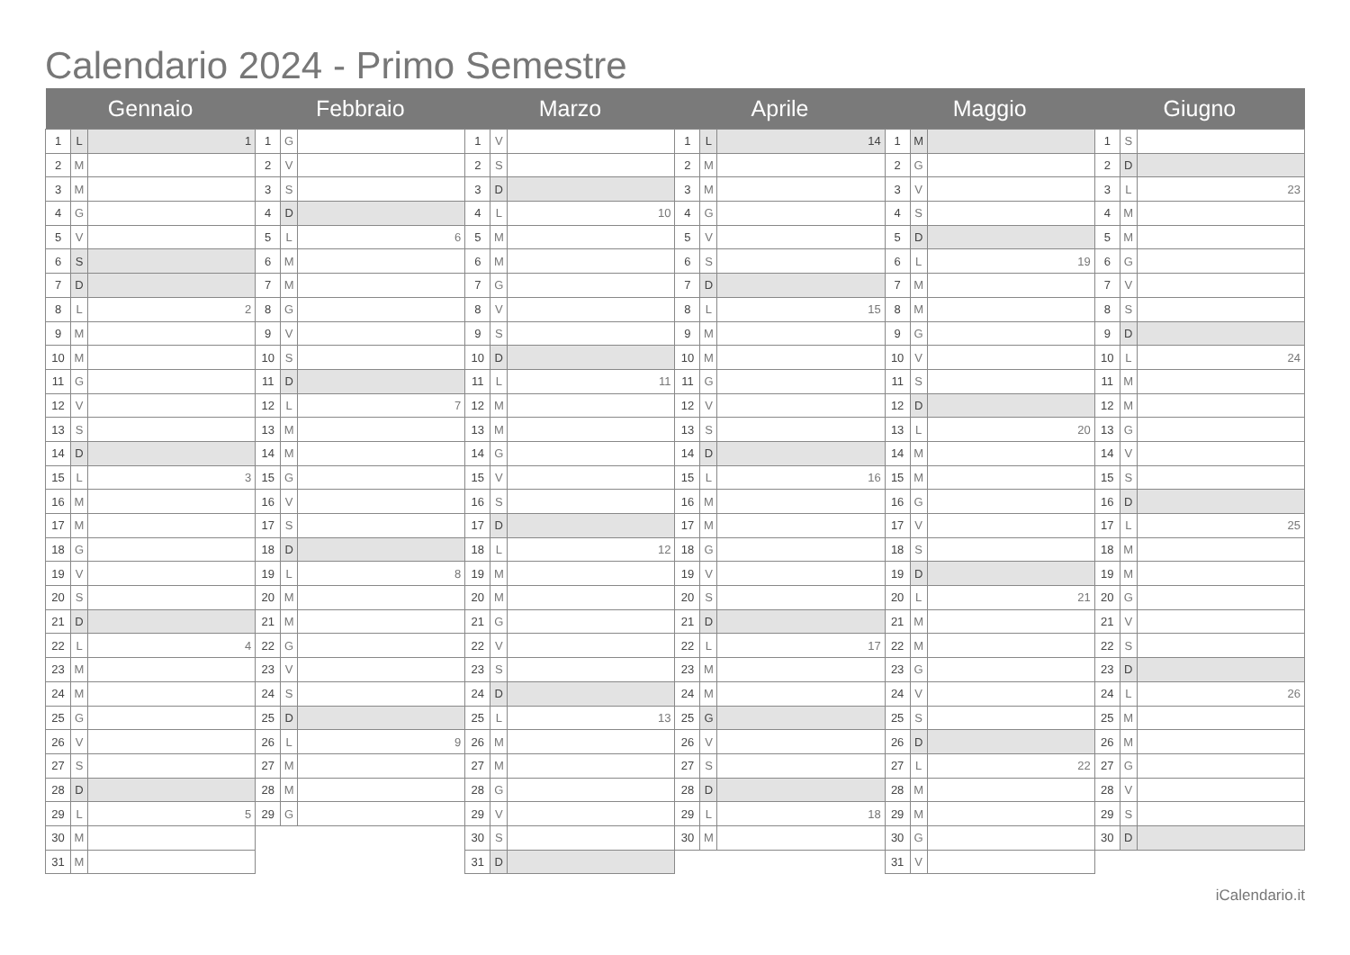Calendario 2024 - Primo Semestre
| Gennaio | | | Febbraio | | | Marzo | | | Aprile | | | Maggio | | | Giugno | | |
| --- | --- | --- | --- | --- | --- | --- | --- | --- | --- | --- | --- | --- | --- | --- | --- | --- | --- |
| 1 | L | 1 | 1 | G | | 1 | V | | 1 | L | 14 | 1 | M | | 1 | S | |
| 2 | M | | 2 | V | | 2 | S | | 2 | M | | 2 | G | | 2 | D | |
| 3 | M | | 3 | S | | 3 | D | | 3 | M | | 3 | V | | 3 | L | 23 |
| 4 | G | | 4 | D | | 4 | L | 10 | 4 | G | | 4 | S | | 4 | M | |
| 5 | V | | 5 | L | 6 | 5 | M | | 5 | V | | 5 | D | | 5 | M | |
| 6 | S | | 6 | M | | 6 | M | | 6 | S | | 6 | L | 19 | 6 | G | |
| 7 | D | | 7 | M | | 7 | G | | 7 | D | | 7 | M | | 7 | V | |
| 8 | L | 2 | 8 | G | | 8 | V | | 8 | L | 15 | 8 | M | | 8 | S | |
| 9 | M | | 9 | V | | 9 | S | | 9 | M | | 9 | G | | 9 | D | |
| 10 | M | | 10 | S | | 10 | D | | 10 | M | | 10 | V | | 10 | L | 24 |
| 11 | G | | 11 | D | | 11 | L | 11 | 11 | G | | 11 | S | | 11 | M | |
| 12 | V | | 12 | L | 7 | 12 | M | | 12 | V | | 12 | D | | 12 | M | |
| 13 | S | | 13 | M | | 13 | M | | 13 | S | | 13 | L | 20 | 13 | G | |
| 14 | D | | 14 | M | | 14 | G | | 14 | D | | 14 | M | | 14 | V | |
| 15 | L | 3 | 15 | G | | 15 | V | | 15 | L | 16 | 15 | M | | 15 | S | |
| 16 | M | | 16 | V | | 16 | S | | 16 | M | | 16 | G | | 16 | D | |
| 17 | M | | 17 | S | | 17 | D | | 17 | M | | 17 | V | | 17 | L | 25 |
| 18 | G | | 18 | D | | 18 | L | 12 | 18 | G | | 18 | S | | 18 | M | |
| 19 | V | | 19 | L | 8 | 19 | M | | 19 | V | | 19 | D | | 19 | M | |
| 20 | S | | 20 | M | | 20 | M | | 20 | S | | 20 | L | 21 | 20 | G | |
| 21 | D | | 21 | M | | 21 | G | | 21 | D | | 21 | M | | 21 | V | |
| 22 | L | 4 | 22 | G | | 22 | V | | 22 | L | 17 | 22 | M | | 22 | S | |
| 23 | M | | 23 | V | | 23 | S | | 23 | M | | 23 | G | | 23 | D | |
| 24 | M | | 24 | S | | 24 | D | | 24 | M | | 24 | V | | 24 | L | 26 |
| 25 | G | | 25 | D | | 25 | L | 13 | 25 | G | | 25 | S | | 25 | M | |
| 26 | V | | 26 | L | 9 | 26 | M | | 26 | V | | 26 | D | | 26 | M | |
| 27 | S | | 27 | M | | 27 | M | | 27 | S | | 27 | L | 22 | 27 | G | |
| 28 | D | | 28 | M | | 28 | G | | 28 | D | | 28 | M | | 28 | V | |
| 29 | L | 5 | 29 | G | | 29 | V | | 29 | L | 18 | 29 | M | | 29 | S | |
| 30 | M | | | | | 30 | S | | 30 | M | | 30 | G | | 30 | D | |
| 31 | M | | | | | 31 | D | | | | | 31 | V | | | | |
iCalendario.it